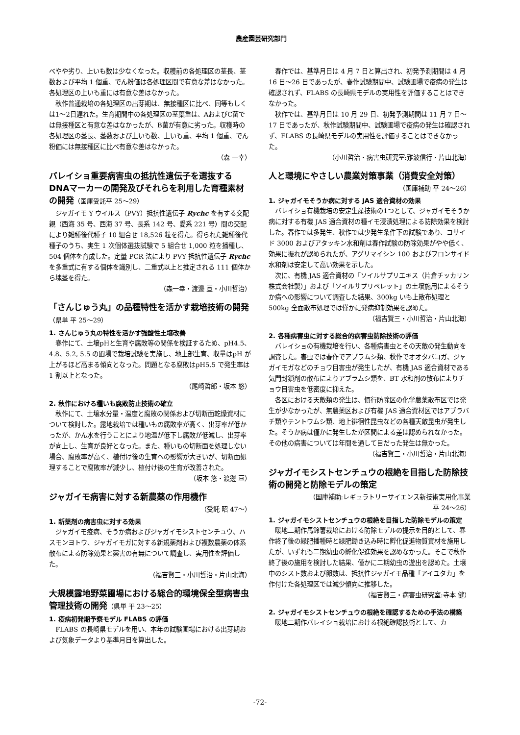農産園芸研究部門
べやや劣り、上いも数は少なくなった。収穫前の各処理区の茎長、茎数および平均 1 個重、でん粉価は各処理区間で有意な差はなかった。各処理区の上いも重には有意な差はなかった。
秋作普通栽培の各処理区の出芽期は、無接種区に比べ、同等もしくは1～2日遅れた。生育期間中の各処理区の茎葉重は、AおよびC菌では無接種区と有意な差はなかったが、B菌が有意に劣った。収穫時の各処理区の茎長、茎数および上いも数、上いも重、平均 1 個重、でん粉価には無接種区に比べ有意な差はなかった。
（森 一幸）
バレイショ重要病害虫の抵抗性遺伝子を選抜するDNAマーカーの開発及びそれらを利用した育種素材の開発（国庫受託平 25～29）
ジャガイモ Y ウイルス（PVY）抵抗性遺伝子 Rychc を有する交配親（西海 35 号、西海 37 号、長系 142 号、愛系 221 号）間の交配により雑種後代種子 10 組合せ 18,526 粒を得た。得られた雑種後代種子のうち、実生 1 次個体選抜試験で 5 組合せ 1,000 粒を播種し、504 個体を育成した。定量 PCR 法により PVY 抵抗性遺伝子 Rychc を多重式に有する個体を識別し、二重式以上と推定される 111 個体から塊茎を得た。
（森一幸・渡邊 亘・小川哲治）
「さんじゅう丸」の品種特性を活かす栽培技術の開発 （県単 平 25～29）
1. さんじゅう丸の特性を活かす強酸性土壌改善
春作にて、土壌pHと生育や腐敗等の関係を検証するため、pH4.5、4.8、5.2, 5.5 の圃場で栽培試験を実施し、地上部生育、収量はpH が上がるほど高まる傾向となった。問題となる腐敗はpH5.5 で発生率は 1 割以上となった。
（尾崎哲郎・坂本 悠）
2. 秋作における種いも腐敗防止技術の確立
秋作にて、土壌水分量・温度と腐敗の関係および切断面乾燥資材について検討した。露地栽培では種いもの腐敗率が高く、出芽率が低かったが、かん水を行うことにより地温が低下し腐敗が低減し、出芽率が向上し、生育が良好となった。また、種いもの切断面を処理しない場合、腐敗率が高く、植付け後の生育への影響が大きいが、切断面処理することで腐敗率が減少し、植付け後の生育が改善された。
（坂本 悠・渡邊 亘）
ジャガイモ病害に対する新農薬の作用機作
（受託 昭 47～）
1. 新薬剤の病害虫に対する効果
ジャガイモ疫病、そうか病およびジャガイモシストセンチュウ、ハスモンヨトウ、ジャガイモガに対する新規薬剤および複数農薬の体系散布による防除効果と薬害の有無について調査し、実用性を評価した。
（福吉賢三・小川哲治・片山北海）
大規模露地野菜圃場における総合的環境保全型病害虫管理技術の開発（県単 平 23～25）
1. 疫病初発期予察モデル FLABS の評価
FLABS の長崎県モデルを用い、本年の試験圃場における出芽期および気象データより基準月日を算出した。
春作では、基準月日は 4 月 7 日と算出され、初発予測期間は 4 月 16 日～26 日であったが、春作試験期間中、試験圃場で疫病の発生は確認されず、FLABS の長崎県モデルの実用性を評価することはできなかった。
秋作では、基準月日は 10 月 29 日、初発予測期間は 11 月 7 日～17 日であったが、秋作試験期間中、試験圃場で疫病の発生は確認されず、FLABS の長崎県モデルの実用性を評価することはできなかった。
（小川哲治・病害虫研究室:難波信行・片山北海）
人と環境にやさしい農業対策事業（消費安全対策）
（国庫補助 平 24～26）
1. ジャガイモそうか病に対する JAS 適合資材の効果
バレイショ有機栽培の安定生産技術の1つとして、ジャガイモそうか病に対する有機 JAS 適合資材の種イモ浸漬処理による防除効果を検討した。春作では多発生、秋作では少発生条件下の試験であり、コサイド 3000 およびアタッキン水和剤は春作試験の防除効果がやや低く、効果に振れが認められたが、アグリマイシン 100 およびフロンサイド水和剤は安定して高い効果を示した。
次に、有機 JAS 適合資材の「ソイルサプリエキス（片倉チッカリン株式会社製）」および「ソイルサプリペレット」の土壌施用によるそうか病への影響について調査した結果、300kg いも上散布処理と 500kg 全面散布処理では僅かに発病抑制効果を認めた。
（福吉賢三・小川哲治・片山北海）
2. 各種病害虫に対する総合的病害虫防除技術の評価
バレイショの有機栽培を行い、各種病害虫とその天敵の発生動向を調査した。害虫では春作でアブラムシ類、秋作でオオタバコガ、ジャガイモガなどのチョウ目害虫が発生したが、有機 JAS 適合資材である気門封鎖剤の散布によりアブラムシ類を、BT 水和剤の散布によりチョウ目害虫を低密度に抑えた。
各区における天敵類の発生は、慣行防除区の化学農薬散布区では発生が少なかったが、無農薬区および有機 JAS 適合資材区ではアブラバチ類やテントウムシ類、地上徘徊性昆虫などの各種天敵昆虫が発生した。そうか病は僅かに発生したが区間による差は認められなかった。その他の病害については年間を通して目だった発生は無かった。
（福吉賢三・小川哲治・片山北海）
ジャガイモシストセンチュウの根絶を目指した防除技術の開発と防除モデルの策定
（国庫補助:レギュラトリーサイエンス新技術実用化事業
平 24～26）
1. ジャガイモシストセンチュウの根絶を目指した防除モデルの策定
暖地二期作馬鈴薯栽培における防除モデルの提示を目的として、春作終了後の緑肥播種時と緑肥鋤き込み時に孵化促進物質資材を施用したが、いずれも二期幼虫の孵化促進効果を認めなかった。そこで秋作終了後の施用を検討した結果、僅かに二期幼虫の遊出を認めた。土壌中のシスト数および卵数は、抵抗性ジャガイモ品種「アイユタカ」を作付けた各処理区では減少傾向に推移した。
（福吉賢三・病害虫研究室:寺本 健）
2. ジャガイモシストセンチュウの根絶を確認するための手法の構築
暖地二期作バレイショ栽培における根絶確認技術として、カ
-72-